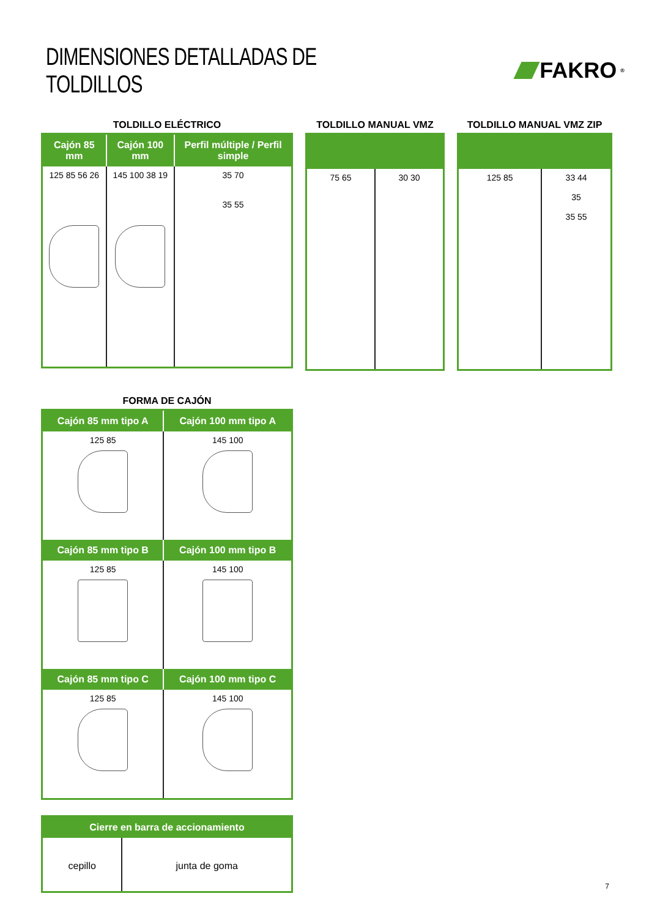DIMENSIONES DETALLADAS DE TOLDILLOS
FAKRO<sup>®</sup>
TOLDILLO ELÉCTRICO
| Cajón 85 mm | Cajón 100 mm | Perfil múltiple / Perfil simple |
| --- | --- | --- |
| 125 85 56 26 | 145 100 38 19 | 35 70 35 55 |
TOLDILLO MANUAL VMZ
| 75 65 | 30 30 |
TOLDILLO MANUAL VMZ ZIP
| 125 85 | 33 44 35 35 55 |
FORMA DE CAJÓN
| Cajón 85 mm tipo A | Cajón 100 mm tipo A |
| --- | --- |
| 125 85 | 145 100 |
| Cajón 85 mm tipo B | Cajón 100 mm tipo B |
| 125 85 | 145 100 |
| Cajón 85 mm tipo C | Cajón 100 mm tipo C |
| 125 85 | 145 100 |
| Cierre en barra de accionamiento | |
| --- | --- |
| cepillo | junta de goma |
7